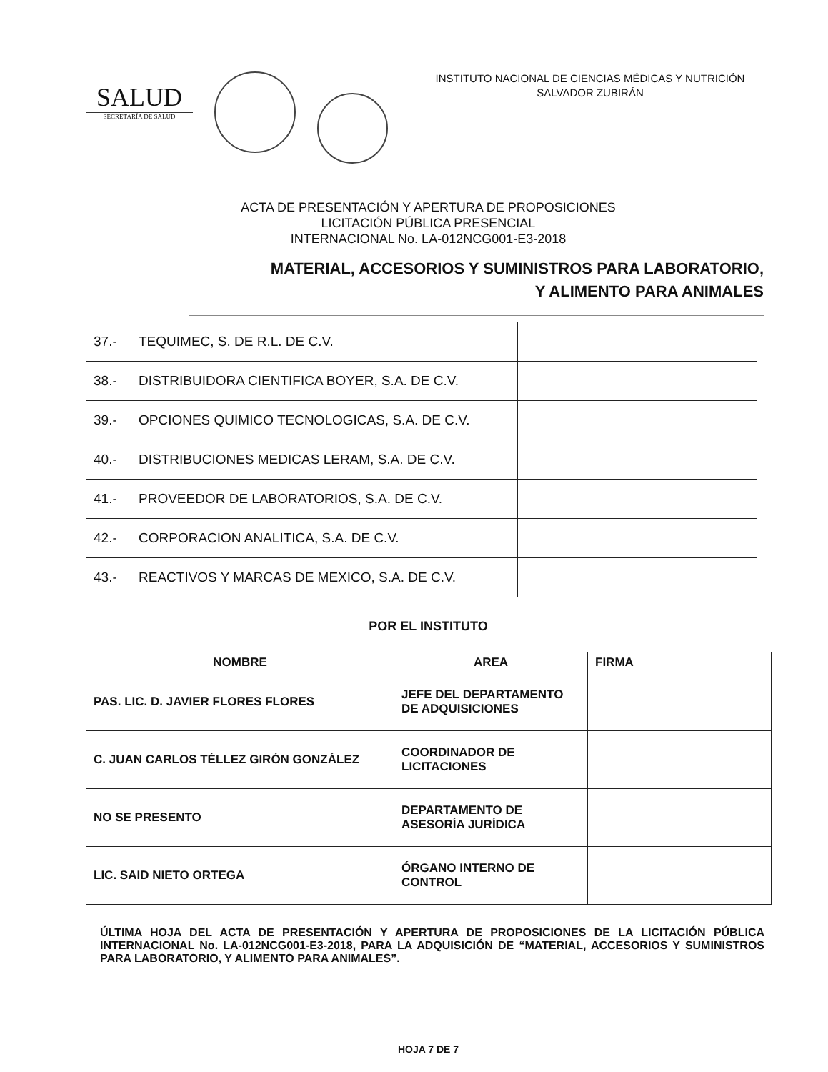SALUD
SECRETARÍA DE SALUD
INSTITUTO NACIONAL DE CIENCIAS MÉDICAS Y NUTRICIÓN
SALVADOR ZUBIRÁN
ACTA DE PRESENTACIÓN Y APERTURA DE PROPOSICIONES
LICITACIÓN PÚBLICA PRESENCIAL
INTERNACIONAL No. LA-012NCG001-E3-2018
MATERIAL, ACCESORIOS Y SUMINISTROS PARA LABORATORIO,
Y ALIMENTO PARA ANIMALES
| 37.- | TEQUIMEC, S. DE R.L. DE C.V. | |
| 38.- | DISTRIBUIDORA CIENTIFICA BOYER, S.A. DE C.V. | |
| 39.- | OPCIONES QUIMICO TECNOLOGICAS, S.A. DE C.V. | |
| 40.- | DISTRIBUCIONES MEDICAS LERAM, S.A. DE C.V. | |
| 41.- | PROVEEDOR DE LABORATORIOS, S.A. DE C.V. | |
| 42.- | CORPORACION ANALITICA, S.A. DE C.V. | |
| 43.- | REACTIVOS Y MARCAS DE MEXICO, S.A. DE C.V. | |
POR EL INSTITUTO
| NOMBRE | AREA | FIRMA |
| --- | --- | --- |
| PAS. LIC. D. JAVIER FLORES FLORES | JEFE DEL DEPARTAMENTO DE ADQUISICIONES | |
| C. JUAN CARLOS TÉLLEZ GIRÓN GONZÁLEZ | COORDINADOR DE LICITACIONES | |
| NO SE PRESENTO | DEPARTAMENTO DE ASESORÍA JURÍDICA | |
| LIC. SAID NIETO ORTEGA | ÓRGANO INTERNO DE CONTROL | |
ÚLTIMA HOJA DEL ACTA DE PRESENTACIÓN Y APERTURA DE PROPOSICIONES DE LA LICITACIÓN PÚBLICA INTERNACIONAL No. LA-012NCG001-E3-2018, PARA LA ADQUISICIÓN DE “MATERIAL, ACCESORIOS Y SUMINISTROS PARA LABORATORIO, Y ALIMENTO PARA ANIMALES”.
HOJA 7 DE 7